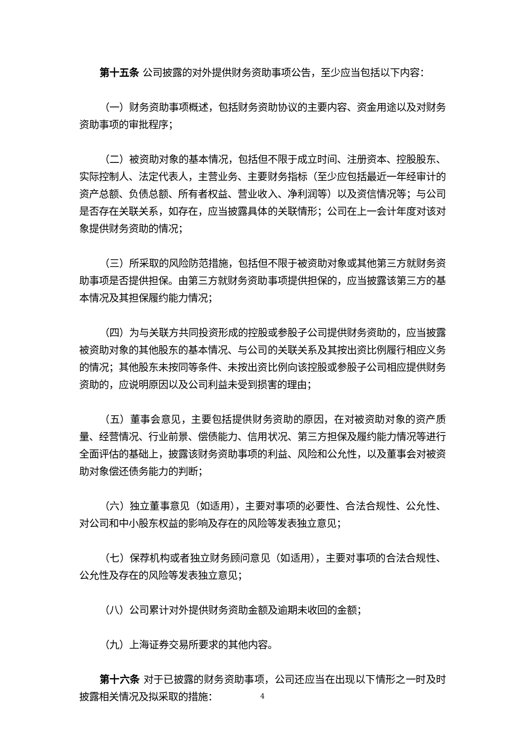第十五条 公司披露的对外提供财务资助事项公告，至少应当包括以下内容：
（一）财务资助事项概述，包括财务资助协议的主要内容、资金用途以及对财务资助事项的审批程序；
（二）被资助对象的基本情况，包括但不限于成立时间、注册资本、控股股东、实际控制人、法定代表人，主营业务、主要财务指标（至少应包括最近一年经审计的资产总额、负债总额、所有者权益、营业收入、净利润等）以及资信情况等；与公司是否存在关联关系，如存在，应当披露具体的关联情形；公司在上一会计年度对该对象提供财务资助的情况；
（三）所采取的风险防范措施，包括但不限于被资助对象或其他第三方就财务资助事项是否提供担保。由第三方就财务资助事项提供担保的，应当披露该第三方的基本情况及其担保履约能力情况；
（四）为与关联方共同投资形成的控股或参股子公司提供财务资助的，应当披露被资助对象的其他股东的基本情况、与公司的关联关系及其按出资比例履行相应义务的情况；其他股东未按同等条件、未按出资比例向该控股或参股子公司相应提供财务资助的，应说明原因以及公司利益未受到损害的理由；
（五）董事会意见，主要包括提供财务资助的原因，在对被资助对象的资产质量、经营情况、行业前景、偿债能力、信用状况、第三方担保及履约能力情况等进行全面评估的基础上，披露该财务资助事项的利益、风险和公允性，以及董事会对被资助对象偿还债务能力的判断；
（六）独立董事意见（如适用），主要对事项的必要性、合法合规性、公允性、对公司和中小股东权益的影响及存在的风险等发表独立意见；
（七）保荐机构或者独立财务顾问意见（如适用），主要对事项的合法合规性、公允性及存在的风险等发表独立意见；
（八）公司累计对外提供财务资助金额及逾期未收回的金额；
（九）上海证券交易所要求的其他内容。
第十六条 对于已披露的财务资助事项，公司还应当在出现以下情形之一时及时披露相关情况及拟采取的措施：
4